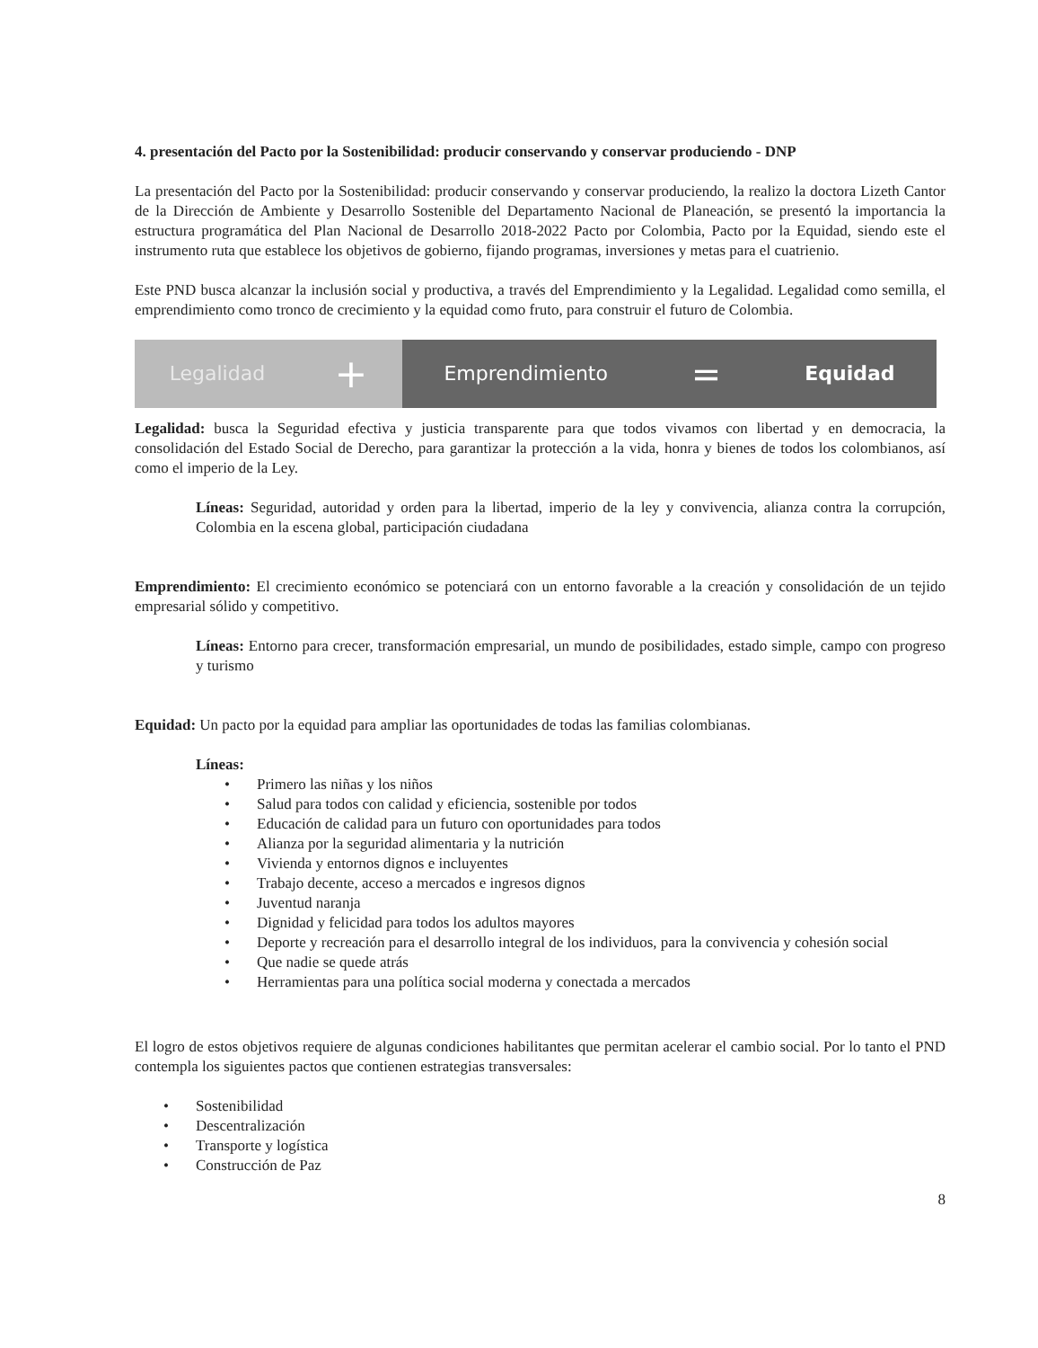4. presentación del Pacto por la Sostenibilidad: producir conservando y conservar produciendo - DNP
La presentación del Pacto por la Sostenibilidad: producir conservando y conservar produciendo, la realizo la doctora Lizeth Cantor de la Dirección de Ambiente y Desarrollo Sostenible del Departamento Nacional de Planeación, se presentó la importancia la estructura programática del Plan Nacional de Desarrollo 2018-2022 Pacto por Colombia, Pacto por la Equidad, siendo este el instrumento ruta que establece los objetivos de gobierno, fijando programas, inversiones y metas para el cuatrienio.
Este PND busca alcanzar la inclusión social y productiva, a través del Emprendimiento y la Legalidad. Legalidad como semilla, el emprendimiento como tronco de crecimiento y la equidad como fruto, para construir el futuro de Colombia.
Legalidad +
Emprendimiento = Equidad
Legalidad: busca la Seguridad efectiva y justicia transparente para que todos vivamos con libertad y en democracia, la consolidación del Estado Social de Derecho, para garantizar la protección a la vida, honra y bienes de todos los colombianos, así como el imperio de la Ley.
Líneas: Seguridad, autoridad y orden para la libertad, imperio de la ley y convivencia, alianza contra la corrupción, Colombia en la escena global, participación ciudadana
Emprendimiento: El crecimiento económico se potenciará con un entorno favorable a la creación y consolidación de un tejido empresarial sólido y competitivo.
Líneas: Entorno para crecer, transformación empresarial, un mundo de posibilidades, estado simple, campo con progreso y turismo
Equidad: Un pacto por la equidad para ampliar las oportunidades de todas las familias colombianas.
Líneas:
• Primero las niñas y los niños
• Salud para todos con calidad y eficiencia, sostenible por todos
• Educación de calidad para un futuro con oportunidades para todos
• Alianza por la seguridad alimentaria y la nutrición
• Vivienda y entornos dignos e incluyentes
• Trabajo decente, acceso a mercados e ingresos dignos
• Juventud naranja
• Dignidad y felicidad para todos los adultos mayores
• Deporte y recreación para el desarrollo integral de los individuos, para la convivencia y cohesión social
• Que nadie se quede atrás
• Herramientas para una política social moderna y conectada a mercados
El logro de estos objetivos requiere de algunas condiciones habilitantes que permitan acelerar el cambio social. Por lo tanto el PND contempla los siguientes pactos que contienen estrategias transversales:
• Sostenibilidad
• Descentralización
• Transporte y logística
• Construcción de Paz
8